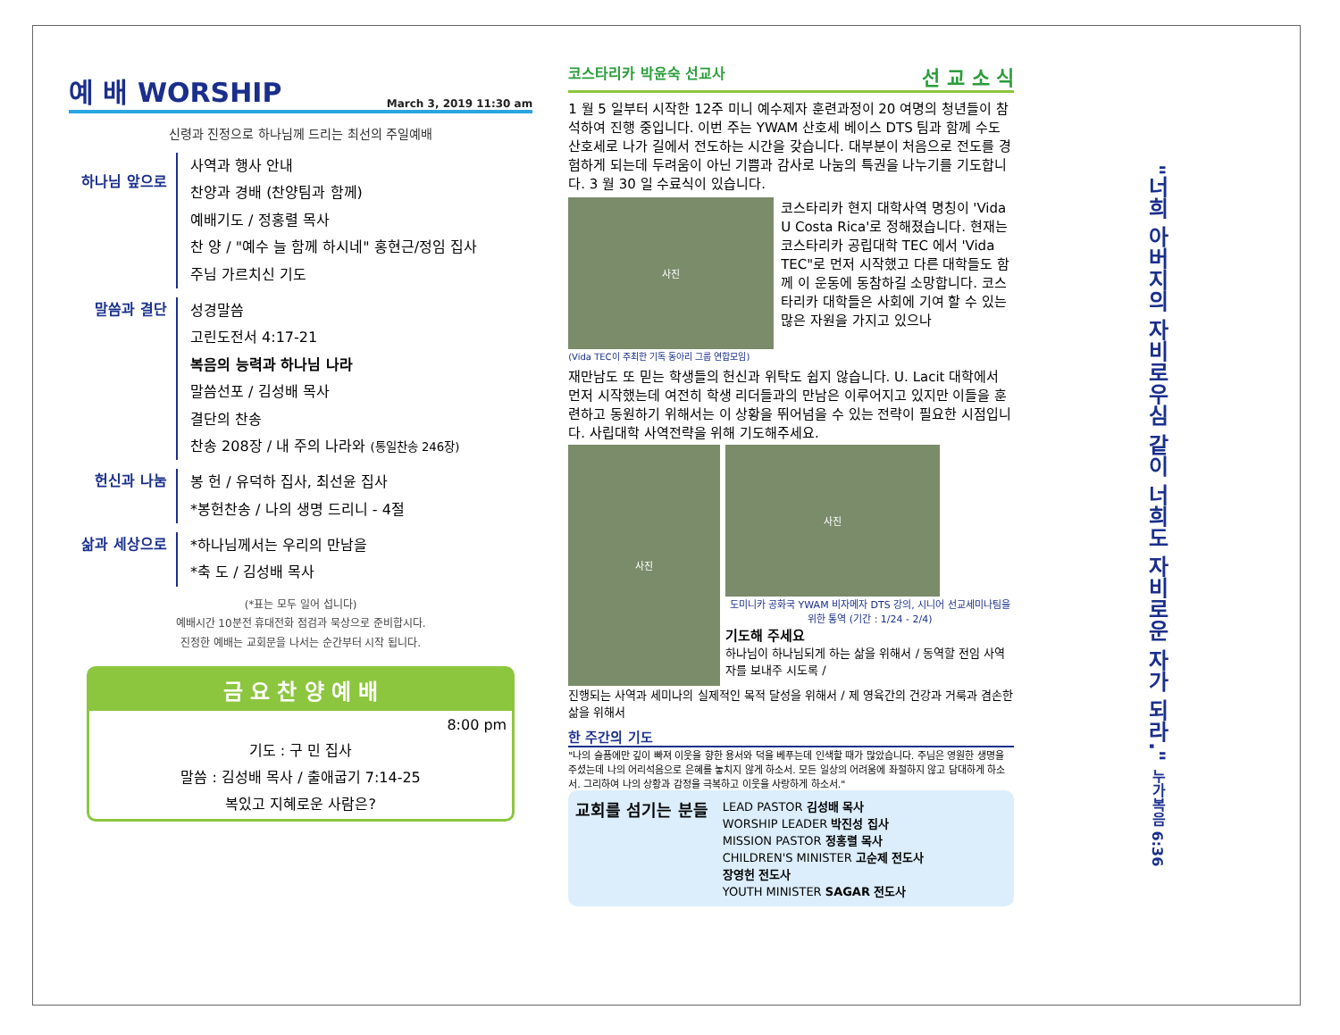예 배 WORSHIP March 3, 2019 11:30 am
신령과 진정으로 하나님께 드리는 최선의 주일예배
하나님 앞으로
사역과 행사 안내
찬양과 경배 (찬양팀과 함께)
예배기도 / 정홍렬 목사
찬 양 / "예수 늘 함께 하시네" 홍현근/정임 집사
주님 가르치신 기도
말씀과 결단
성경말씀
고린도전서 4:17-21
복음의 능력과 하나님 나라
말씀선포 / 김성배 목사
결단의 찬송
찬송 208장 / 내 주의 나라와 (통일찬송 246장)
헌신과 나눔
봉 헌 / 유덕하 집사, 최선윤 집사
*봉헌찬송 / 나의 생명 드리니 - 4절
삶과 세상으로
*하나님께서는 우리의 만남을
*축 도 / 김성배 목사
(*표는 모두 일어 섭니다)
예배시간 10분전 휴대전화 점검과 묵상으로 준비합시다.
진정한 예배는 교회문을 나서는 순간부터 시작 됩니다.
금 요 찬 양 예 배
8:00 pm
기도 : 구 민 집사
말씀 : 김성배 목사 / 출애굽기 7:14-25
복있고 지혜로운 사람은?
코스타리카 박윤숙 선교사 선 교 소 식
1 월 5 일부터 시작한 12주 미니 예수제자 훈련과정이 20 여명의 청년들이 참석하여 진행 중입니다. 이번 주는 YWAM 산호세 베이스 DTS 팀과 함께 수도 산호세로 나가 길에서 전도하는 시간을 갖습니다. 대부분이 처음으로 전도를 경험하게 되는데 두려움이 아닌 기쁨과 감사로 나눔의 특권을 나누기를 기도합니다. 3 월 30 일 수료식이 있습니다.
사진
(Vida TEC이 주최한 기독 동아리 그룹 연합모임)
코스타리카 현지 대학사역 명칭이 'Vida U Costa Rica'로 정해졌습니다. 현재는 코스타리카 공립대학 TEC 에서 'Vida TEC"로 먼저 시작했고 다른 대학들도 함께 이 운동에 동참하길 소망합니다. 코스타리카 대학들은 사회에 기여 할 수 있는 많은 자원을 가지고 있으나
재만남도 또 믿는 학생들의 헌신과 위탁도 쉽지 않습니다. U. Lacit 대학에서 먼저 시작했는데 여전히 학생 리더들과의 만남은 이루어지고 있지만 이들을 훈련하고 동원하기 위해서는 이 상황을 뛰어넘을 수 있는 전략이 필요한 시점입니다. 사립대학 사역전략을 위해 기도해주세요.
사진
사진
도미니카 공화국 YWAM 비자메자 DTS 강의, 시니어 선교세미나팀을 위한 통역 (기간 : 1/24 - 2/4)
기도해 주세요
하나님이 하나님되게 하는 삶을 위해서 / 동역할 전임 사역자를 보내주 시도록 /
진행되는 사역과 세미나의 실제적인 목적 달성을 위해서 / 제 영육간의 건강과 거룩과 겸손한 삶을 위해서
한 주간의 기도
"나의 슬픔에만 깊이 빠져 이웃을 향한 용서와 덕을 베푸는데 인색할 때가 많았습니다. 주님은 영원한 생명을 주셨는데 나의 어리석음으로 은혜를 놓치지 않게 하소서. 모든 일상의 어려움에 좌절하지 않고 담대하게 하소서. 그리하여 나의 상황과 감정을 극복하고 이웃을 사랑하게 하소서."
교회를 섬기는 분들
LEAD PASTOR 김성배 목사
WORSHIP LEADER 박진성 집사
MISSION PASTOR 정홍렬 목사
CHILDREN'S MINISTER 고순제 전도사
장영헌 전도사
YOUTH MINISTER SAGAR 전도사
"너희 아버지의 자비로우심 같이 너희도 자비로운 자가 되라." 누가복음 6:36